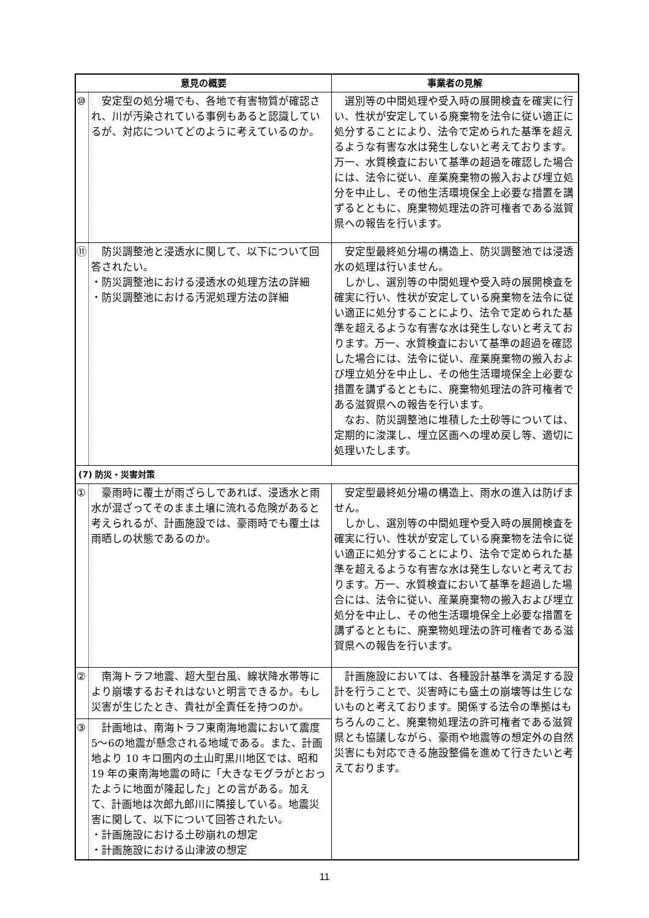| 意見の概要 | | 事業者の見解 |
| --- | --- | --- |
| ⑩ | 安定型の処分場でも、各地で有害物質が確認され、川が汚染されている事例もあると認識しているが、対応についてどのように考えているのか。 | 選別等の中間処理や受入時の展開検査を確実に行い、性状が安定している廃棄物を法令に従い適正に処分することにより、法令で定められた基準を超えるような有害な水は発生しないと考えております。万一、水質検査において基準の超過を確認した場合には、法令に従い、産業廃棄物の搬入および埋立処分を中止し、その他生活環境保全上必要な措置を講ずるとともに、廃棄物処理法の許可権者である滋賀県への報告を行います。 |
| ⑪ | 防災調整池と浸透水に関して、以下について回答されたい。 ・防災調整池における浸透水の処理方法の詳細 ・防災調整池における汚泥処理方法の詳細 | 安定型最終処分場の構造上、防災調整池では浸透水の処理は行いません。 しかし、選別等の中間処理や受入時の展開検査を確実に行い、性状が安定している廃棄物を法令に従い適正に処分することにより、法令で定められた基準を超えるような有害な水は発生しないと考えております。万一、水質検査において基準の超過を確認した場合には、法令に従い、産業廃棄物の搬入および埋立処分を中止し、その他生活環境保全上必要な措置を講ずるとともに、廃棄物処理法の許可権者である滋賀県への報告を行います。 なお、防災調整池に堆積した土砂等については、定期的に浚渫し、埋立区画への埋め戻し等、適切に処理いたします。 |
| (7) 防災・災害対策 | | |
| ① | 豪雨時に覆土が雨ざらしであれば、浸透水と雨水が混ざってそのまま土壌に流れる危険があると考えられるが、計画施設では、豪雨時でも覆土は雨晒しの状態であるのか。 | 安定型最終処分場の構造上、雨水の進入は防げません。 しかし、選別等の中間処理や受入時の展開検査を確実に行い、性状が安定している廃棄物を法令に従い適正に処分することにより、法令で定められた基準を超えるような有害な水は発生しないと考えております。万一、水質検査において基準を超過した場合には、法令に従い、産業廃棄物の搬入および埋立処分を中止し、その他生活環境保全上必要な措置を講ずるとともに、廃棄物処理法の許可権者である滋賀県への報告を行います。 |
| ② | 南海トラフ地震、超大型台風、線状降水帯等により崩壊するおそれはないと明言できるか。もし災害が生じたとき、貴社が全責任を持つのか。 | 計画施設においては、各種設計基準を満足する設計を行うことで、災害時にも盛土の崩壊等は生じないものと考えております。関係する法令の準拠はもちろんのこと、廃棄物処理法の許可権者である滋賀県とも協議しながら、豪雨や地震等の想定外の自然災害にも対応できる施設整備を進めて行きたいと考えております。 |
| ③ | 計画地は、南海トラフ東南海地震において震度5〜6の地震が懸念される地域である。また、計画地より 10 キロ圏内の土山町黒川地区では、昭和 19 年の東南海地震の時に「大きなモグラがとおったように地面が隆起した」との言がある。加えて、計画地は次郎九郎川に隣接している。地震災害に関して、以下について回答されたい。 ・計画施設における土砂崩れの想定 ・計画施設における山津波の想定 | |
11